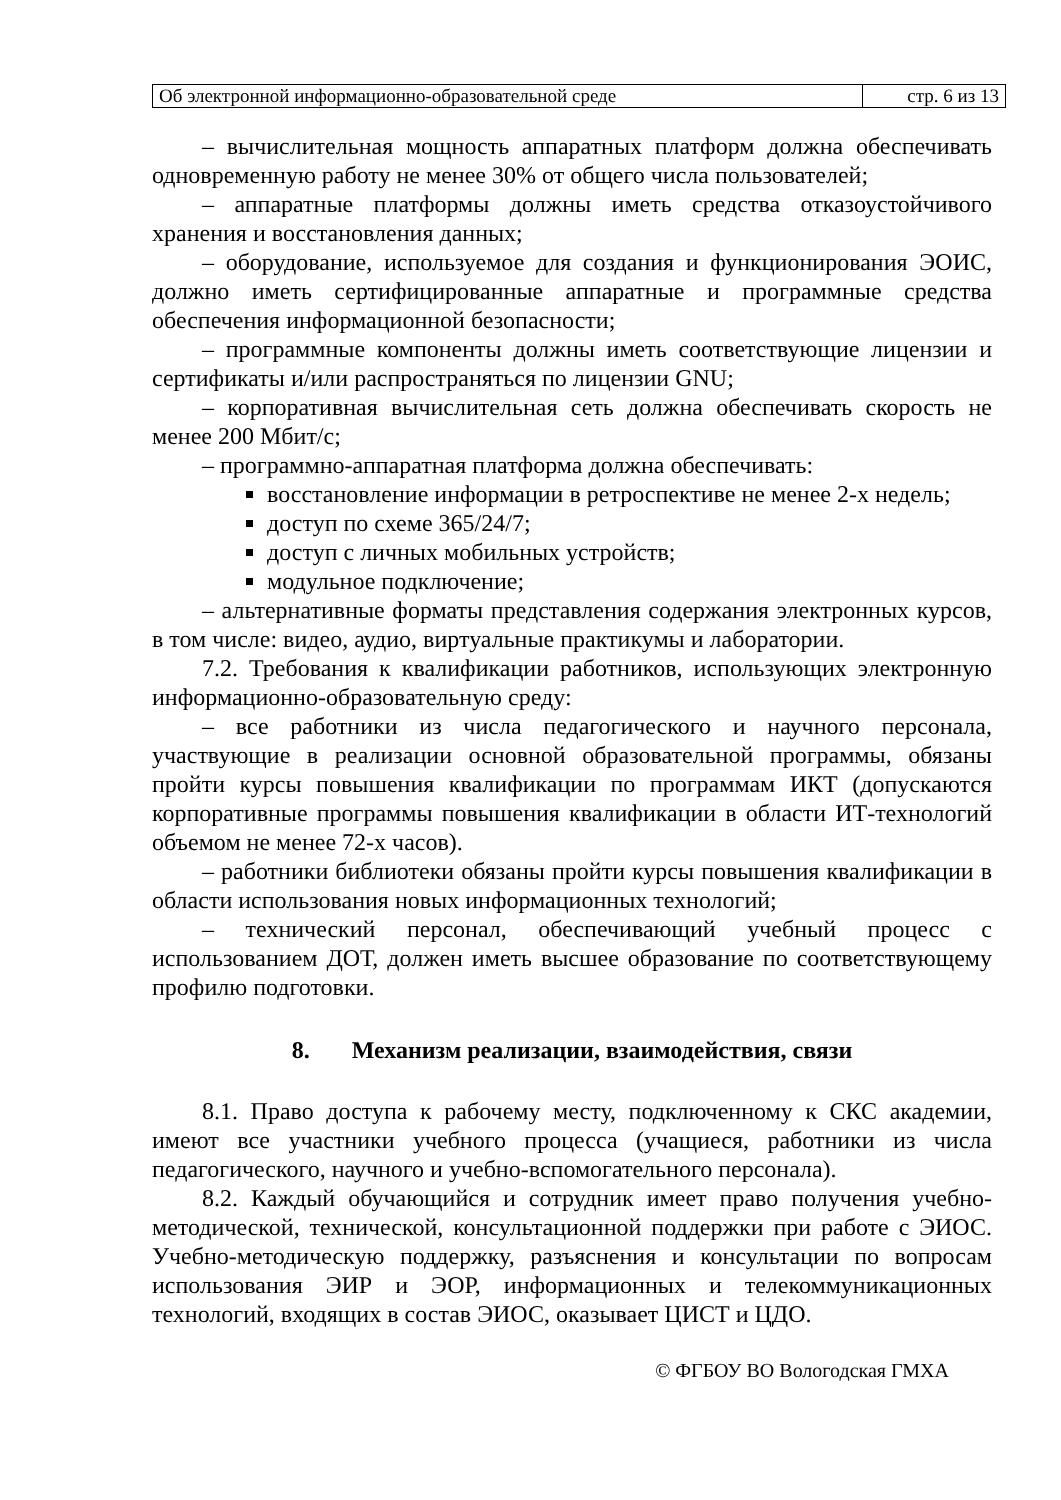| Об электронной информационно-образовательной среде | стр. 6 из 13 |
– вычислительная мощность аппаратных платформ должна обеспечивать одновременную работу не менее 30% от общего числа пользователей;
– аппаратные платформы должны иметь средства отказоустойчивого хранения и восстановления данных;
– оборудование, используемое для создания и функционирования ЭОИС, должно иметь сертифицированные аппаратные и программные средства обеспечения информационной безопасности;
– программные компоненты должны иметь соответствующие лицензии и сертификаты и/или распространяться по лицензии GNU;
– корпоративная вычислительная сеть должна обеспечивать скорость не менее 200 Мбит/с;
– программно-аппаратная платформа должна обеспечивать:
восстановление информации в ретроспективе не менее 2-х недель;
доступ по схеме 365/24/7;
доступ с личных мобильных устройств;
модульное подключение;
– альтернативные форматы представления содержания электронных курсов, в том числе: видео, аудио, виртуальные практикумы и лаборатории.
7.2. Требования к квалификации работников, использующих электронную информационно-образовательную среду:
– все работники из числа педагогического и научного персонала, участвующие в реализации основной образовательной программы, обязаны пройти курсы повышения квалификации по программам ИКТ (допускаются корпоративные программы повышения квалификации в области ИТ-технологий объемом не менее 72-х часов).
– работники библиотеки обязаны пройти курсы повышения квалификации в области использования новых информационных технологий;
– технический персонал, обеспечивающий учебный процесс с использованием ДОТ, должен иметь высшее образование по соответствующему профилю подготовки.
8. Механизм реализации, взаимодействия, связи
8.1. Право доступа к рабочему месту, подключенному к СКС академии, имеют все участники учебного процесса (учащиеся, работники из числа педагогического, научного и учебно-вспомогательного персонала).
8.2. Каждый обучающийся и сотрудник имеет право получения учебно-методической, технической, консультационной поддержки при работе с ЭИОС. Учебно-методическую поддержку, разъяснения и консультации по вопросам использования ЭИР и ЭОР, информационных и телекоммуникационных технологий, входящих в состав ЭИОС, оказывает ЦИСТ и ЦДО.
© ФГБОУ ВО Вологодская ГМХА